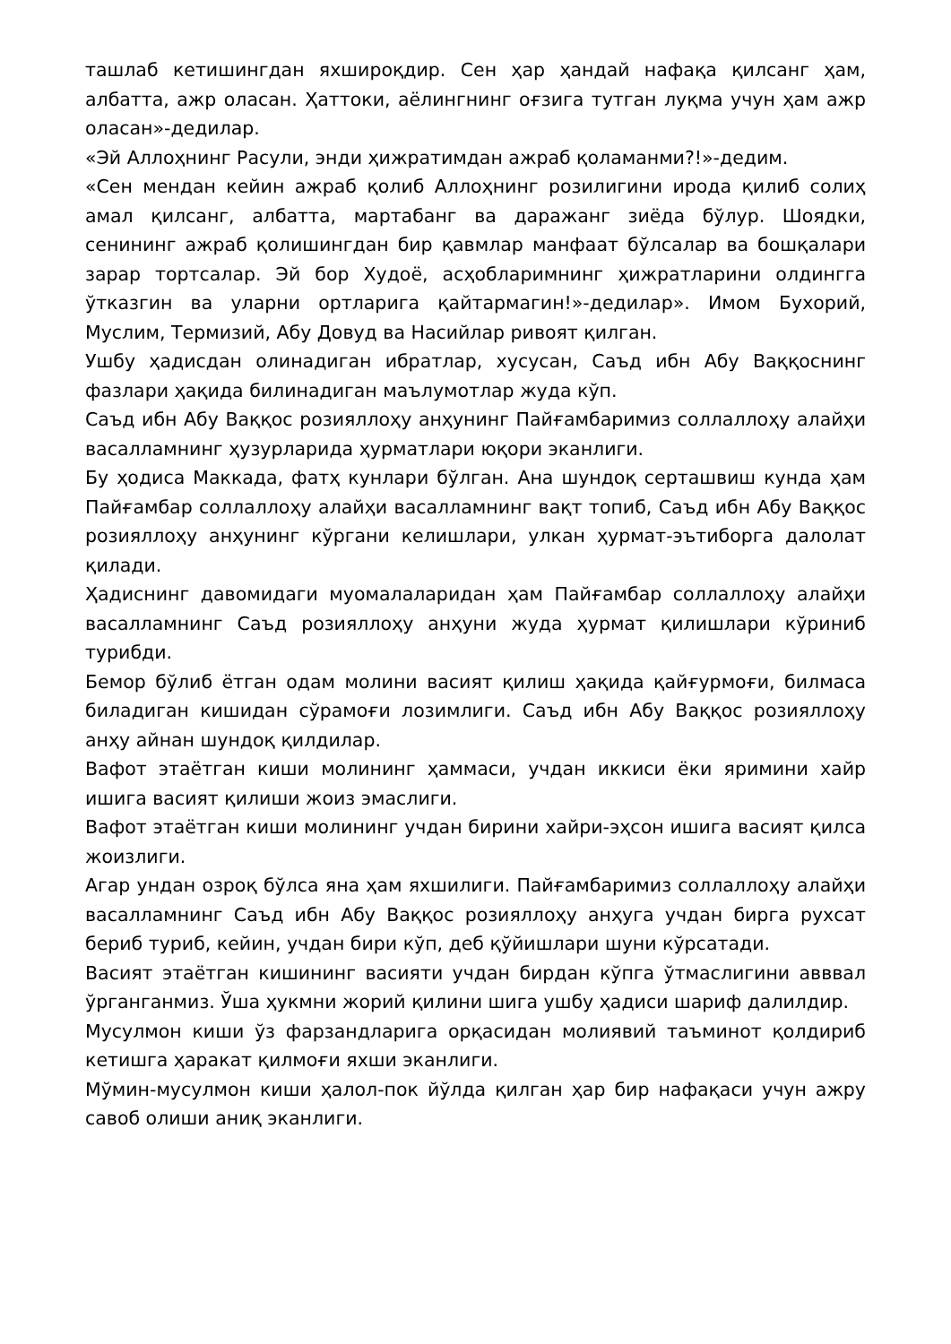ташлаб кетишингдан яхшироқдир. Сен ҳар ҳандай нафақа қилсанг ҳам, албатта, ажр оласан. Ҳаттоки, аёлингнинг оғзига тутган луқма учун ҳам ажр оласан»-дедилар.
«Эй Аллоҳнинг Расули, энди ҳижратимдан ажраб қоламанми?!»-дедим.
«Сен мендан кейин ажраб қолиб Аллоҳнинг розилигини ирода қилиб солиҳ амал қилсанг, албатта, мартабанг ва даражанг зиёда бўлур. Шоядки, сенининг ажраб қолишингдан бир қавмлар манфаат бўлсалар ва бошқалари зарар тортсалар. Эй бор Худоё, асҳобларимнинг ҳижратларини олдингга ўтказгин ва уларни ортларига қайтармагин!»-дедилар». Имом Бухорий, Муслим, Термизий, Абу Довуд ва Насийлар ривоят қилган.
Ушбу ҳадисдан олинадиган ибратлар, хусусан, Саъд ибн Абу Ваққоснинг фазлари ҳақида билинадиган маълумотлар жуда кўп.
Саъд ибн Абу Ваққос розияллоҳу анҳунинг Пайғамбаримиз соллаллоҳу алайҳи васалламнинг ҳузурларида ҳурматлари юқори эканлиги.
Бу ҳодиса Маккада, фатҳ кунлари бўлган. Ана шундоқ серташвиш кунда ҳам Пайғамбар соллаллоҳу алайҳи васалламнинг вақт топиб, Саъд ибн Абу Ваққос розияллоҳу анҳунинг кўргани келишлари, улкан ҳурмат-эътиборга далолат қилади.
Ҳадиснинг давомидаги муомалаларидан ҳам Пайғамбар соллаллоҳу алайҳи васалламнинг Саъд розияллоҳу анҳуни жуда ҳурмат қилишлари кўриниб турибди.
Бемор бўлиб ётган одам молини васият қилиш ҳақида қайғурмоғи, билмаса биладиган кишидан сўрамоғи лозимлиги. Саъд ибн Абу Ваққос розияллоҳу анҳу айнан шундоқ қилдилар.
Вафот этаётган киши молининг ҳаммаси, учдан иккиси ёки яримини хайр ишига васият қилиши жоиз эмаслиги.
Вафот этаётган киши молининг учдан бирини хайри-эҳсон ишига васият қилса жоизлиги.
Агар ундан озроқ бўлса яна ҳам яхшилиги. Пайғамбаримиз соллаллоҳу алайҳи васалламнинг Саъд ибн Абу Ваққос розияллоҳу анҳуга учдан бирга рухсат бериб туриб, кейин, учдан бири кўп, деб қўйишлари шуни кўрсатади.
Васият этаётган кишининг васияти учдан бирдан кўпга ўтмаслигини авввал ўрганганмиз. Ўша ҳукмни жорий қилини шига ушбу ҳадиси шариф далилдир.
Мусулмон киши ўз фарзандларига орқасидан молиявий таъминот қолдириб кетишга ҳаракат қилмоғи яхши эканлиги.
Мўмин-мусулмон киши ҳалол-пок йўлда қилган ҳар бир нафақаси учун ажру савоб олиши аниқ эканлиги.